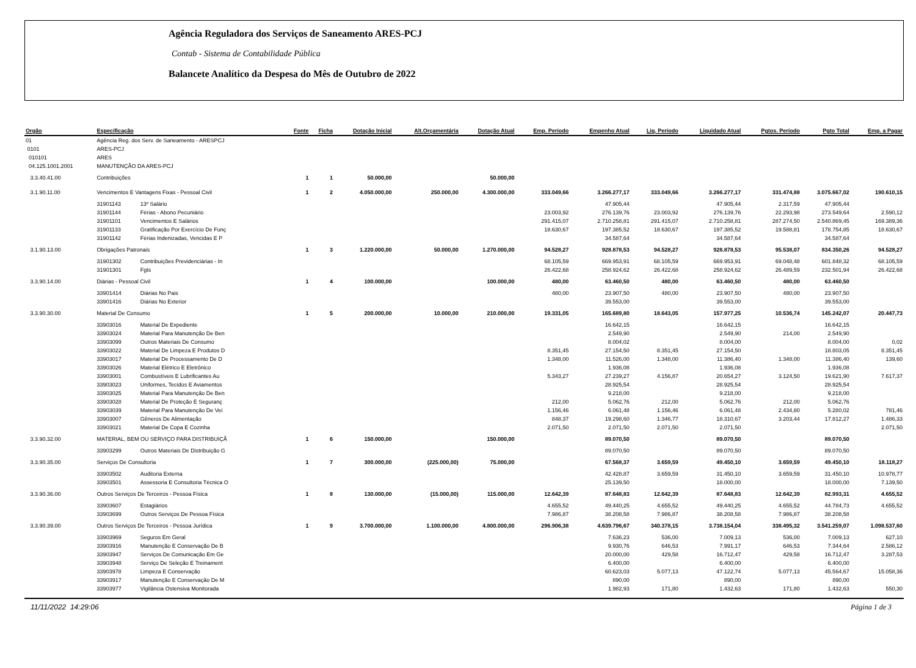Agência Reguladora dos Serviços de Saneamento ARES-PCJ
Contab - Sistema de Contabilidade Pública
Balancete Analítico da Despesa do Mês de Outubro de 2022
| Orgão | Especificação | | Fonte | Ficha | Dotação Inicial | Alt.Orçamentária | Dotação Atual | Emp. Período | Empenho Atual | Liq. Período | Liquidado Atual | Pgtos. Período | Pgto Total | Emp. a Pagar |
| --- | --- | --- | --- | --- | --- | --- | --- | --- | --- | --- | --- | --- | --- | --- |
| 01 | Agência Reg. dos Serv. de Saneamento - ARESPCJ | | | | | | | | | | | | | |
| 0101 | ARES-PCJ | | | | | | | | | | | | | |
| 010101 | ARES | | | | | | | | | | | | | |
| 04.125.1001.2001 | MANUTENÇÃO DA ARES-PCJ | | | | | | | | | | | | | |
| 3.3.40.41.00 | Contribuições | | 1 | 1 | 50.000,00 | | 50.000,00 | | | | | | | |
| 3.1.90.11.00 | Vencimentos E Vantagens Fixas - Pessoal Civil | | 1 | 2 | 4.050.000,00 | 250.000,00 | 4.300.000,00 | 333.049,66 | 3.266.277,17 | 333.049,66 | 3.266.277,17 | 331.474,88 | 3.075.667,02 | 190.610,15 |
| | 31901143 | 13º Salário | | | | | | | 47.905,44 | | 47.905,44 | 2.317,59 | 47.905,44 | |
| | 31901144 | Férias - Abono Pecuniário | | | | | | 23.003,92 | 276.139,76 | 23.003,92 | 276.139,76 | 22.293,98 | 273.549,64 | 2.590,12 |
| | 31901101 | Vencimentos E Salários | | | | | | 291.415,07 | 2.710.258,81 | 291.415,07 | 2.710.258,81 | 287.274,50 | 2.540.869,45 | 169.389,36 |
| | 31901133 | Gratificação Por Exercício De Funç | | | | | | 18.630,67 | 197.385,52 | 18.630,67 | 197.385,52 | 19.588,81 | 178.754,85 | 18.630,67 |
| | 31901142 | Férias Indenizadas, Vencidas E P | | | | | | | 34.587,64 | | 34.587,64 | | 34.587,64 | |
| 3.1.90.13.00 | Obrigações Patronais | | 1 | 3 | 1.220.000,00 | 50.000,00 | 1.270.000,00 | 94.528,27 | 928.878,53 | 94.528,27 | 928.878,53 | 95.538,07 | 834.350,26 | 94.528,27 |
| | 31901302 | Contribuições Previdenciárias - In | | | | | | 68.105,59 | 669.953,91 | 68.105,59 | 669.953,91 | 69.048,48 | 601.848,32 | 68.105,59 |
| | 31901301 | Fgts | | | | | | 26.422,68 | 258.924,62 | 26.422,68 | 258.924,62 | 26.489,59 | 232.501,94 | 26.422,68 |
| 3.3.90.14.00 | Diárias - Pessoal Civil | | 1 | 4 | 100.000,00 | | 100.000,00 | 480,00 | 63.460,50 | 480,00 | 63.460,50 | 480,00 | 63.460,50 | |
| | 33901414 | Diárias No Pais | | | | | | 480,00 | 23.907,50 | 480,00 | 23.907,50 | 480,00 | 23.907,50 | |
| | 33901416 | Diárias No Exterior | | | | | | | 39.553,00 | | 39.553,00 | | 39.553,00 | |
| 3.3.90.30.00 | Material De Consumo | | 1 | 5 | 200.000,00 | 10.000,00 | 210.000,00 | 19.331,05 | 165.689,80 | 18.643,05 | 157.977,25 | 10.536,74 | 145.242,07 | 20.447,73 |
| | 33903016 | Material De Expediente | | | | | | | 16.642,15 | | 16.642,15 | | 16.642,15 | |
| | 33903024 | Material Para Manutenção De Ben | | | | | | | 2.549,90 | | 2.549,90 | 214,00 | 2.549,90 | |
| | 33903099 | Outros Materiais De Consumo | | | | | | | 8.004,02 | | 8.004,00 | | 8.004,00 | 0,02 |
| | 33903022 | Material De Limpeza E Produtos D | | | | | | 8.351,45 | 27.154,50 | 8.351,45 | 27.154,50 | | 18.803,05 | 8.351,45 |
| | 33903017 | Material De Processamento De D | | | | | | 1.348,00 | 11.526,00 | 1.348,00 | 11.386,40 | 1.348,00 | 11.386,40 | 139,60 |
| | 33903026 | Material Elétrico E Eletrônico | | | | | | | 1.936,08 | | 1.936,08 | | 1.936,08 | |
| | 33903001 | Combustíveis E Lubrificantes Au | | | | | | 5.343,27 | 27.239,27 | 4.156,87 | 20.654,27 | 3.124,50 | 19.621,90 | 7.617,37 |
| | 33903023 | Uniformes, Tecidos E Aviamentos | | | | | | | 28.925,54 | | 28.925,54 | | 28.925,54 | |
| | 33903025 | Material Para Manutenção De Ben | | | | | | | 9.218,00 | | 9.218,00 | | 9.218,00 | |
| | 33903028 | Material De Proteção E Seguranç | | | | | | 212,00 | 5.062,76 | 212,00 | 5.062,76 | 212,00 | 5.062,76 | |
| | 33903039 | Material Para Manutenção De Veí | | | | | | 1.156,46 | 6.061,48 | 1.156,46 | 6.061,48 | 2.434,80 | 5.280,02 | 781,46 |
| | 33903007 | Gêneros De Alimentação | | | | | | 848,37 | 19.298,60 | 1.346,77 | 18.310,67 | 3.203,44 | 17.812,27 | 1.486,33 |
| | 33903021 | Material De Copa E Cozinha | | | | | | 2.071,50 | 2.071,50 | 2.071,50 | 2.071,50 | | | 2.071,50 |
| 3.3.90.32.00 | MATERIAL, BEM OU SERVIÇO PARA DISTRIBUIÇÃ | | 1 | 6 | 150.000,00 | | 150.000,00 | | 89.070,50 | | 89.070,50 | | 89.070,50 | |
| | 33903299 | Outros Materiais De Distribuição G | | | | | | | 89.070,50 | | 89.070,50 | | 89.070,50 | |
| 3.3.90.35.00 | Serviços De Consultoria | | 1 | 7 | 300.000,00 | (225.000,00) | 75.000,00 | | 67.568,37 | 3.659,59 | 49.450,10 | 3.659,59 | 49.450,10 | 18.118,27 |
| | 33903502 | Auditoria Externa | | | | | | | 42.428,87 | 3.659,59 | 31.450,10 | 3.659,59 | 31.450,10 | 10.978,77 |
| | 33903501 | Assessoria E Consultoria Técnica O | | | | | | | 25.139,50 | | 18.000,00 | | 18.000,00 | 7.139,50 |
| 3.3.90.36.00 | Outros Serviços De Terceiros - Pessoa Física | | 1 | 8 | 130.000,00 | (15.000,00) | 115.000,00 | 12.642,39 | 87.648,83 | 12.642,39 | 87.648,83 | 12.642,39 | 82.993,31 | 4.655,52 |
| | 33903607 | Estagiários | | | | | | 4.655,52 | 49.440,25 | 4.655,52 | 49.440,25 | 4.655,52 | 44.784,73 | 4.655,52 |
| | 33903699 | Outros Serviços De Pessoa Física | | | | | | 7.986,87 | 38.208,58 | 7.986,87 | 38.208,58 | 7.986,87 | 38.208,58 | |
| 3.3.90.39.00 | Outros Serviços De Terceiros - Pessoa Jurídica | | 1 | 9 | 3.700.000,00 | 1.100.000,00 | 4.800.000,00 | 296.906,38 | 4.639.796,67 | 340.378,15 | 3.738.154,04 | 338.495,32 | 3.541.259,07 | 1.098.537,60 |
| | 33903969 | Seguros Em Geral | | | | | | | 7.636,23 | 536,00 | 7.009,13 | 536,00 | 7.009,13 | 627,10 |
| | 33903916 | Manutenção E Conservação De B | | | | | | | 9.930,76 | 646,53 | 7.991,17 | 646,53 | 7.344,64 | 2.586,12 |
| | 33903947 | Serviços De Comunicação Em Ge | | | | | | | 20.000,00 | 429,58 | 16.712,47 | 429,58 | 16.712,47 | 3.287,53 |
| | 33903948 | Serviço De Seleção E Treinament | | | | | | | 6.400,00 | | 6.400,00 | | 6.400,00 | |
| | 33903978 | Limpeza E Conservação | | | | | | | 60.623,03 | 5.077,13 | 47.122,74 | 5.077,13 | 45.564,67 | 15.058,36 |
| | 33903917 | Manutenção E Conservação De M | | | | | | | 890,00 | | 890,00 | | 890,00 | |
| | 33903977 | Vigilância Ostensiva Monitorada | | | | | | | 1.982,93 | 171,80 | 1.432,63 | 171,80 | 1.432,63 | 550,30 |
11/11/2022 14:29:06 Página 1 de 3